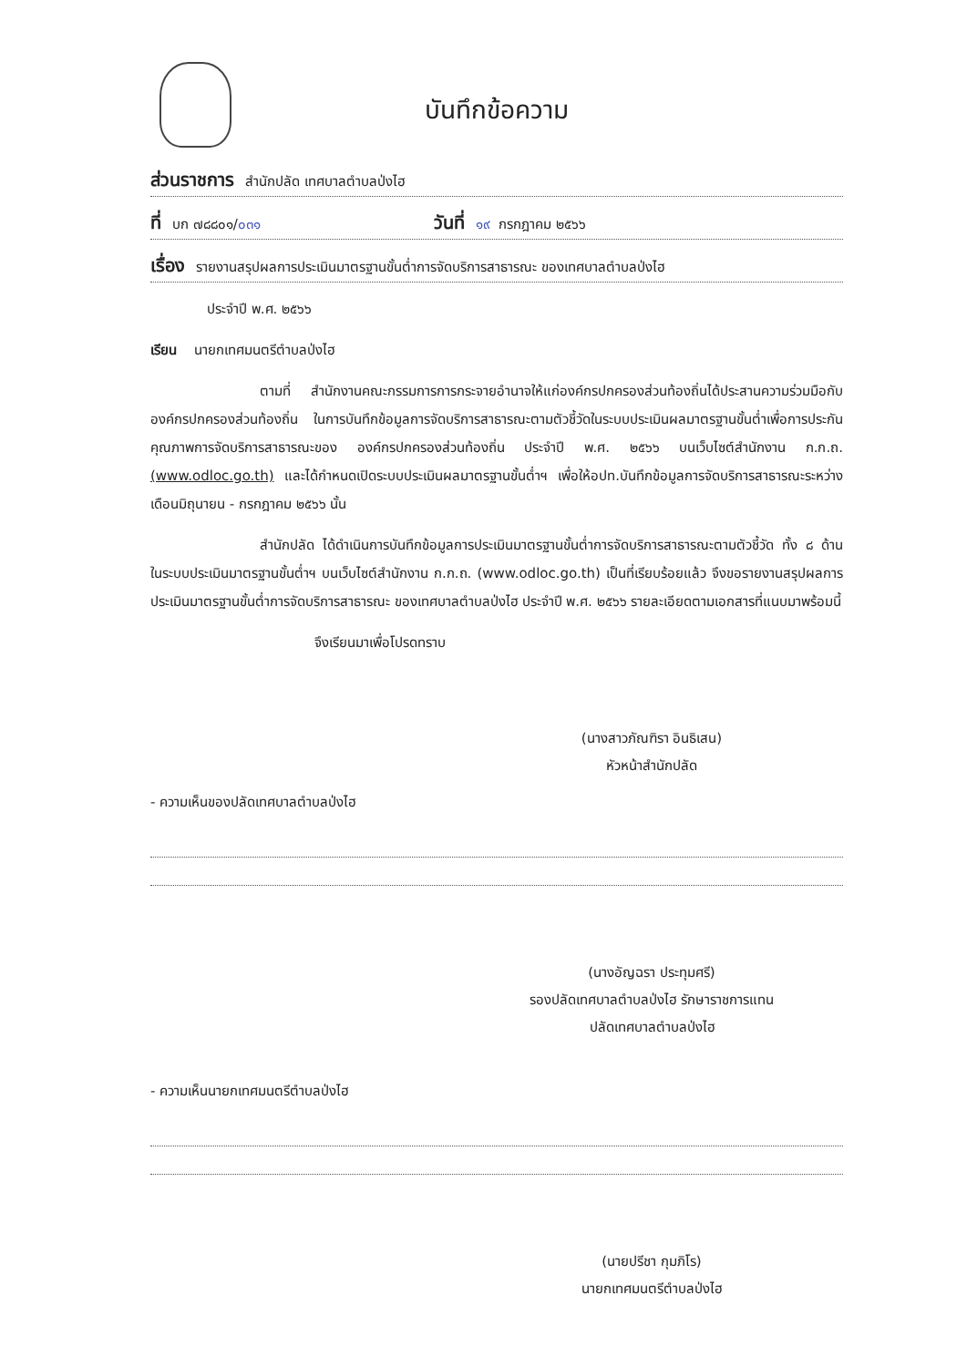บันทึกข้อความ
ส่วนราชการ สำนักปลัด เทศบาลตำบลป่งไฮ
ที่ บก ๗๘๘๐๑/ ๐๓๑ วันที่ ๑๙ กรกฎาคม ๒๕๖๖
เรื่อง รายงานสรุปผลการประเมินมาตรฐานขั้นต่ำการจัดบริการสาธารณะ ของเทศบาลตำบลป่งไฮ
ประจำปี พ.ศ. ๒๕๖๖
เรียน นายกเทศมนตรีตำบลป่งไฮ
ตามที่ สำนักงานคณะกรรมการการกระจายอำนาจให้แก่องค์กรปกครองส่วนท้องถิ่นได้ประสานความร่วมมือกับองค์กรปกครองส่วนท้องถิ่น ในการบันทึกข้อมูลการจัดบริการสาธารณะตามตัวชี้วัดในระบบประเมินผลมาตรฐานขั้นต่ำเพื่อการประกันคุณภาพการจัดบริการสาธารณะของ องค์กรปกครองส่วนท้องถิ่น ประจำปี พ.ศ. ๒๕๖๖ บนเว็บไซต์สำนักงาน ก.ก.ถ. (www.odloc.go.th) และได้กำหนดเปิดระบบประเมินผลมาตรฐานขั้นต่ำฯ เพื่อให้อปท.บันทึกข้อมูลการจัดบริการสาธารณะระหว่างเดือนมิถุนายน - กรกฎาคม ๒๕๖๖ นั้น
สำนักปลัด ได้ดำเนินการบันทึกข้อมูลการประเมินมาตรฐานขั้นต่ำการจัดบริการสาธารณะตามตัวชี้วัด ทั้ง ๘ ด้าน ในระบบประเมินมาตรฐานขั้นต่ำฯ บนเว็บไซต์สำนักงาน ก.ก.ถ. (www.odloc.go.th) เป็นที่เรียบร้อยแล้ว จึงขอรายงานสรุปผลการประเมินมาตรฐานขั้นต่ำการจัดบริการสาธารณะ ของเทศบาลตำบลป่งไฮ ประจำปี พ.ศ. ๒๕๖๖ รายละเอียดตามเอกสารที่แนบมาพร้อมนี้
จึงเรียนมาเพื่อโปรดทราบ
(นางสาวภัณฑิรา อินธิเสน)
หัวหน้าสำนักปลัด
- ความเห็นของปลัดเทศบาลตำบลป่งไฮ
(นางอัญฉรา ประทุมศรี)
รองปลัดเทศบาลตำบลป่งไฮ รักษาราชการแทน
ปลัดเทศบาลตำบลป่งไฮ
- ความเห็นนายกเทศมนตรีตำบลป่งไฮ
(นายปรีชา กุมภิโร)
นายกเทศมนตรีตำบลป่งไฮ